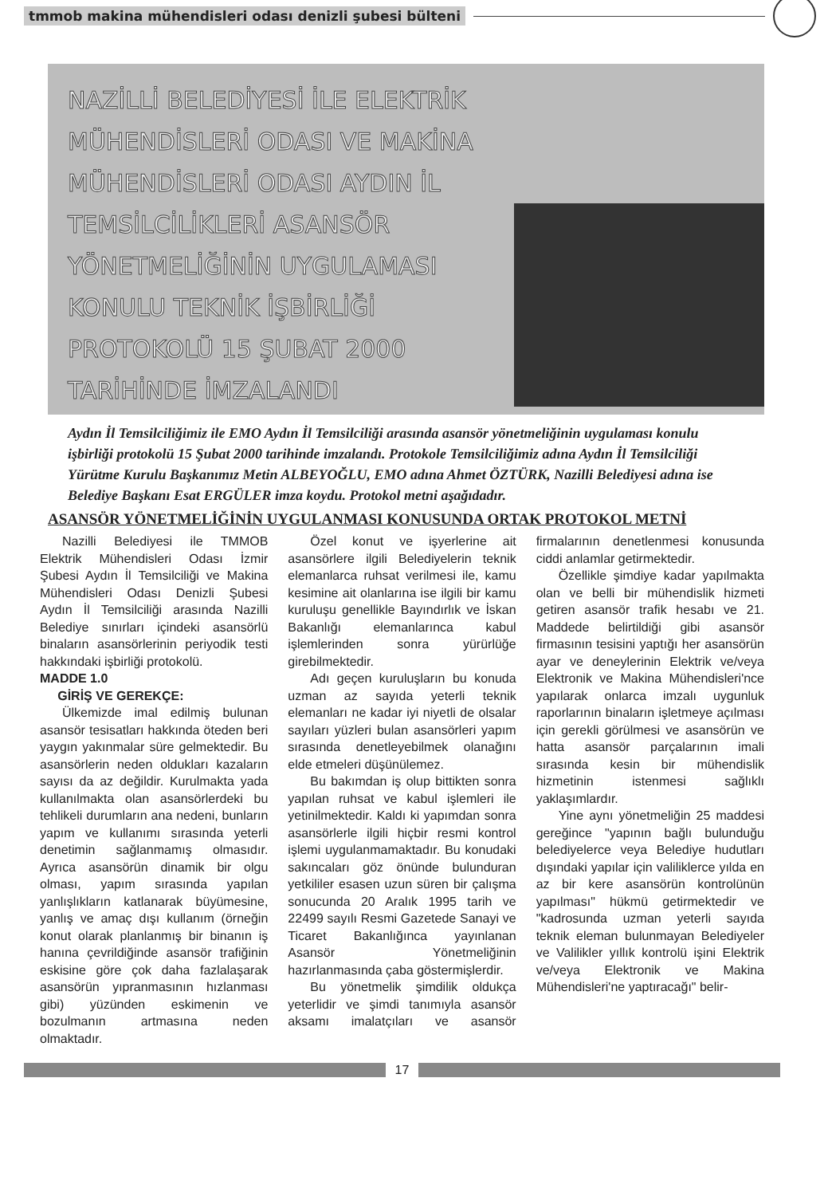tmmob makina mühendisleri odası denizli şubesi bülteni
NAZİLLİ BELEDİYESİ İLE ELEKTRİK MÜHENDİSLERİ ODASI VE MAKİNA MÜHENDİSLERİ ODASI AYDIN İL TEMSİLCİLİKLERİ ASANSÖR YÖNETMELİĞİNİN UYGULAMASI KONULU TEKNİK İŞBİRLİĞİ PROTOKOLÜ 15 ŞUBAT 2000 TARİHİNDE İMZALANDI
Aydın İl Temsilciliğimiz ile EMO Aydın İl Temsilciliği arasında asansör yönetmeliğinin uygulaması konulu işbirliği protokolü 15 Şubat 2000 tarihinde imzalandı. Protokole Temsilciliğimiz adına Aydın İl Temsilciliği Yürütme Kurulu Başkanımız Metin ALBEYOĞLU, EMO adına Ahmet ÖZTÜRK, Nazilli Belediyesi adına ise Belediye Başkanı Esat ERGÜLER imza koydu. Protokol metni aşağıdadır.
ASANSÖR YÖNETMELİĞİNİN UYGULANMASI KONUSUNDA ORTAK PROTOKOL METNİ
Nazilli Belediyesi ile TMMOB Elektrik Mühendisleri Odası İzmir Şubesi Aydın İl Temsilciliği ve Makina Mühendisleri Odası Denizli Şubesi Aydın İl Temsilciliği arasında Nazilli Belediye sınırları içindeki asansörlü binaların asansörlerinin periyodik testi hakkındaki işbirliği protokolü.
MADDE 1.0
GİRİŞ VE GEREKÇE:
Ülkemizde imal edilmiş bulunan asansör tesisatları hakkında öteden beri yaygın yakınmalar süre gelmektedir. Bu asansörlerin neden oldukları kazaların sayısı da az değildir. Kurulmakta yada kullanılmakta olan asansörlerdeki bu tehlikeli durumların ana nedeni, bunların yapım ve kullanımı sırasında yeterli denetimin sağlanmamış olmasıdır. Ayrıca asansörün dinamik bir olgu olması, yapım sırasında yapılan yanlışlıkların katlanarak büyümesine, yanlış ve amaç dışı kullanım (örneğin konut olarak planlanmış bir binanın iş hanına çevrildiğinde asansör trafiğinin eskisine göre çok daha fazlalaşarak asansörün yıpranmasının hızlanması gibi) yüzünden eskimenin ve bozulmanın artmasına neden olmaktadır.
Özel konut ve işyerlerine ait asansörlere ilgili Belediyelerin teknik elemanlarca ruhsat verilmesi ile, kamu kesimine ait olanlarına ise ilgili bir kamu kuruluşu genellikle Bayındırlık ve İskan Bakanlığı elemanlarınca kabul işlemlerinden sonra yürürlüğe girebilmektedir.
Adı geçen kuruluşların bu konuda uzman az sayıda yeterli teknik elemanları ne kadar iyi niyetli de olsalar sayıları yüzleri bulan asansörleri yapım sırasında denetleyebilmek olanağını elde etmeleri düşünülemez.
Bu bakımdan iş olup bittikten sonra yapılan ruhsat ve kabul işlemleri ile yetinilmektedir. Kaldı ki yapımdan sonra asansörlerle ilgili hiçbir resmi kontrol işlemi uygulanmamaktadır. Bu konudaki sakıncaları göz önünde bulunduran yetkililer esasen uzun süren bir çalışma sonucunda 20 Aralık 1995 tarih ve 22499 sayılı Resmi Gazetede Sanayi ve Ticaret Bakanlığınca yayınlanan Asansör Yönetmeliğinin hazırlanmasında çaba göstermişlerdir.
Bu yönetmelik şimdilik oldukça yeterlidir ve şimdi tanımıyla asansör aksamı imalatçıları ve asansör firmalarının denetlenmesi konusunda ciddi anlamlar getirmektedir.
Özellikle şimdiye kadar yapılmakta olan ve belli bir mühendislik hizmeti getiren asansör trafik hesabı ve 21. Maddede belirtildiği gibi asansör firmasının tesisini yaptığı her asansörün ayar ve deneylerinin Elektrik ve/veya Elektronik ve Makina Mühendisleri'nce yapılarak onlarca imzalı uygunluk raporlarının binaların işletmeye açılması için gerekli görülmesi ve asansörün ve hatta asansör parçalarının imali sırasında kesin bir mühendislik hizmetinin istenmesi sağlıklı yaklaşımlardır.
Yine aynı yönetmeliğin 25 maddesi gereğince "yapının bağlı bulunduğu belediyelerce veya Belediye hudutları dışındaki yapılar için valiliklerce yılda en az bir kere asansörün kontrolünün yapılması" hükmü getirmektedir ve "kadrosunda uzman yeterli sayıda teknik eleman bulunmayan Belediyeler ve Valilikler yıllık kontrolü işini Elektrik ve/veya Elektronik ve Makina Mühendisleri'ne yaptıracağı" belir-
17